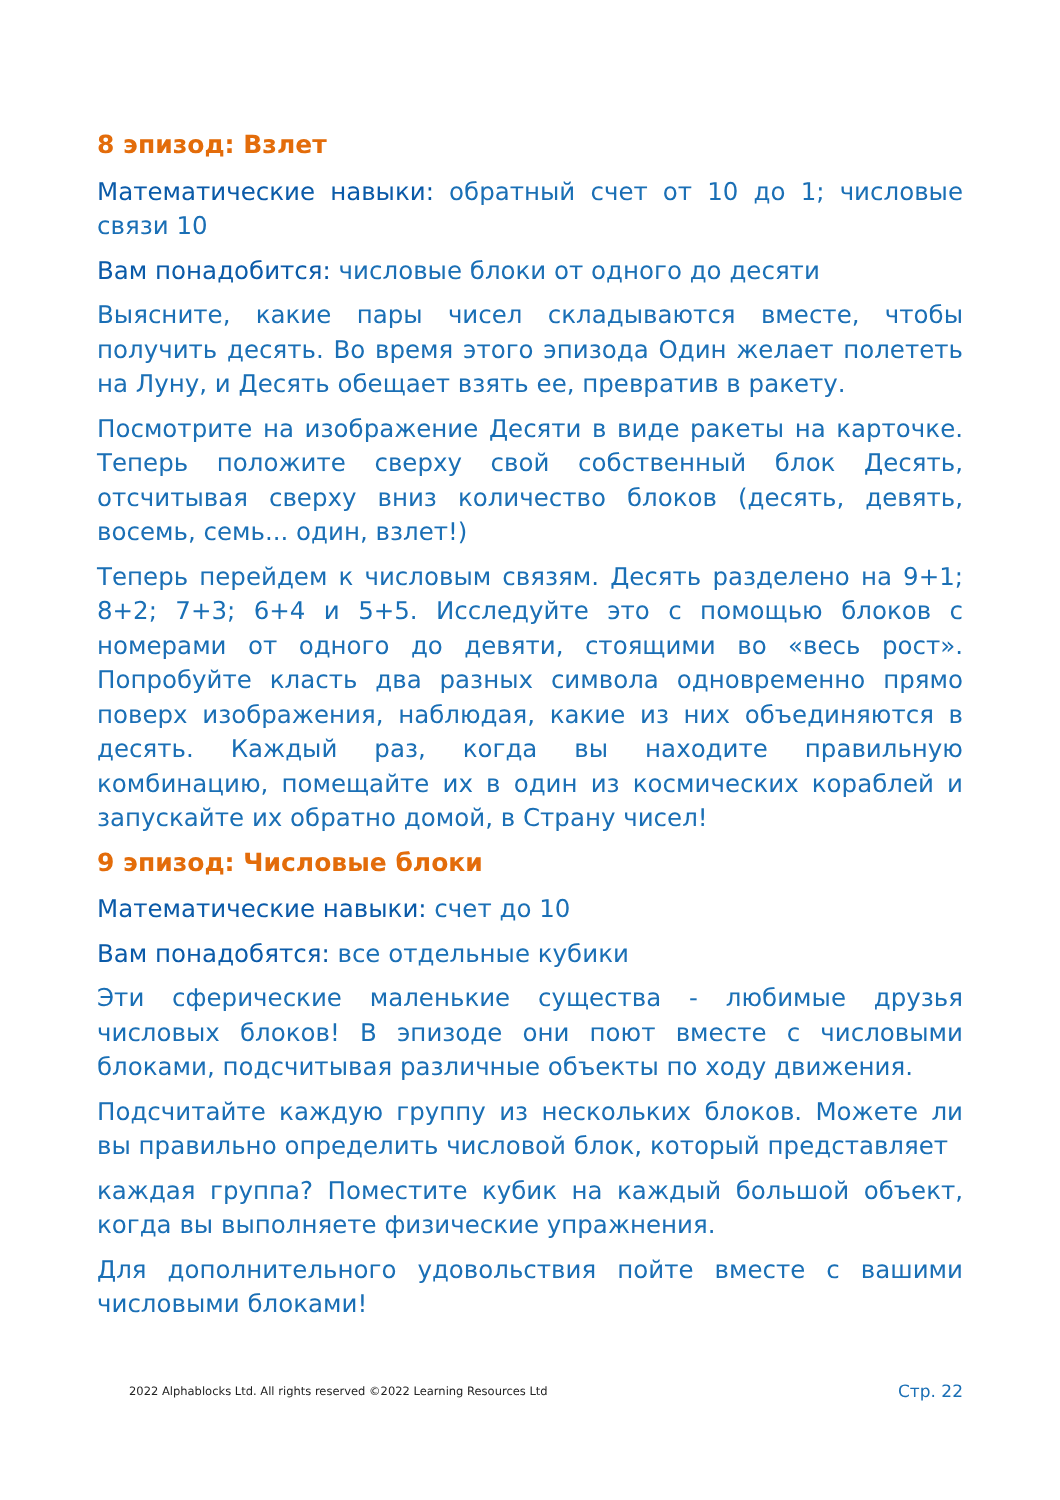8 эпизод: Взлет
Математические навыки: обратный счет от 10 до 1; числовые связи 10
Вам понадобится: числовые блоки от одного до десяти
Выясните, какие пары чисел складываются вместе, чтобы получить десять. Во время этого эпизода Один желает полететь на Луну, и Десять обещает взять ее, превратив в ракету.
Посмотрите на изображение Десяти в виде ракеты на карточке. Теперь положите сверху свой собственный блок Десять, отсчитывая сверху вниз количество блоков (десять, девять, восемь, семь... один, взлет!)
Теперь перейдем к числовым связям. Десять разделено на 9+1; 8+2; 7+3; 6+4 и 5+5. Исследуйте это с помощью блоков с номерами от одного до девяти, стоящими во «весь рост». Попробуйте класть два разных символа одновременно прямо поверх изображения, наблюдая, какие из них объединяются в десять. Каждый раз, когда вы находите правильную комбинацию, помещайте их в один из космических кораблей и запускайте их обратно домой, в Страну чисел!
9 эпизод: Числовые блоки
Математические навыки: счет до 10
Вам понадобятся: все отдельные кубики
Эти сферические маленькие существа - любимые друзья числовых блоков! В эпизоде они поют вместе с числовыми блоками, подсчитывая различные объекты по ходу движения.
Подсчитайте каждую группу из нескольких блоков. Можете ли вы правильно определить числовой блок, который представляет
каждая группа? Поместите кубик на каждый большой объект, когда вы выполняете физические упражнения.
Для дополнительного удовольствия пойте вместе с вашими числовыми блоками!
2022 Alphablocks Ltd. All rights reserved ©2022 Learning Resources Ltd Стр. 22